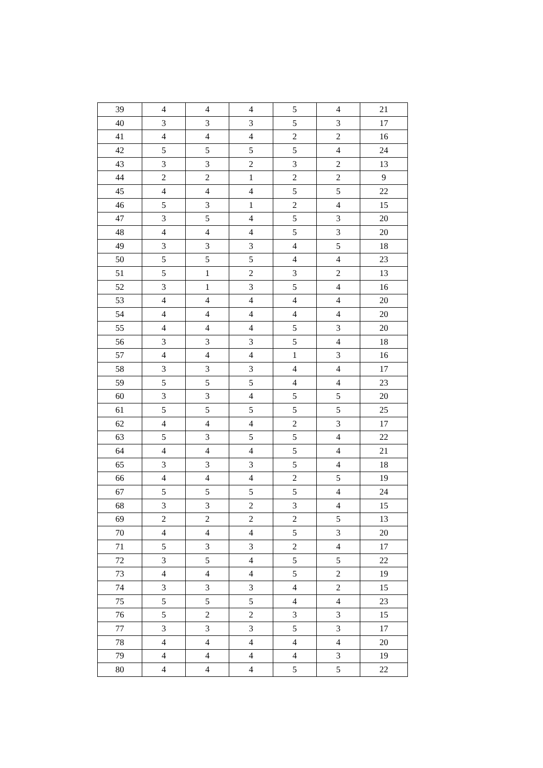| 39 | 4 | 4 | 4 | 5 | 4 | 21 |
| 40 | 3 | 3 | 3 | 5 | 3 | 17 |
| 41 | 4 | 4 | 4 | 2 | 2 | 16 |
| 42 | 5 | 5 | 5 | 5 | 4 | 24 |
| 43 | 3 | 3 | 2 | 3 | 2 | 13 |
| 44 | 2 | 2 | 1 | 2 | 2 | 9 |
| 45 | 4 | 4 | 4 | 5 | 5 | 22 |
| 46 | 5 | 3 | 1 | 2 | 4 | 15 |
| 47 | 3 | 5 | 4 | 5 | 3 | 20 |
| 48 | 4 | 4 | 4 | 5 | 3 | 20 |
| 49 | 3 | 3 | 3 | 4 | 5 | 18 |
| 50 | 5 | 5 | 5 | 4 | 4 | 23 |
| 51 | 5 | 1 | 2 | 3 | 2 | 13 |
| 52 | 3 | 1 | 3 | 5 | 4 | 16 |
| 53 | 4 | 4 | 4 | 4 | 4 | 20 |
| 54 | 4 | 4 | 4 | 4 | 4 | 20 |
| 55 | 4 | 4 | 4 | 5 | 3 | 20 |
| 56 | 3 | 3 | 3 | 5 | 4 | 18 |
| 57 | 4 | 4 | 4 | 1 | 3 | 16 |
| 58 | 3 | 3 | 3 | 4 | 4 | 17 |
| 59 | 5 | 5 | 5 | 4 | 4 | 23 |
| 60 | 3 | 3 | 4 | 5 | 5 | 20 |
| 61 | 5 | 5 | 5 | 5 | 5 | 25 |
| 62 | 4 | 4 | 4 | 2 | 3 | 17 |
| 63 | 5 | 3 | 5 | 5 | 4 | 22 |
| 64 | 4 | 4 | 4 | 5 | 4 | 21 |
| 65 | 3 | 3 | 3 | 5 | 4 | 18 |
| 66 | 4 | 4 | 4 | 2 | 5 | 19 |
| 67 | 5 | 5 | 5 | 5 | 4 | 24 |
| 68 | 3 | 3 | 2 | 3 | 4 | 15 |
| 69 | 2 | 2 | 2 | 2 | 5 | 13 |
| 70 | 4 | 4 | 4 | 5 | 3 | 20 |
| 71 | 5 | 3 | 3 | 2 | 4 | 17 |
| 72 | 3 | 5 | 4 | 5 | 5 | 22 |
| 73 | 4 | 4 | 4 | 5 | 2 | 19 |
| 74 | 3 | 3 | 3 | 4 | 2 | 15 |
| 75 | 5 | 5 | 5 | 4 | 4 | 23 |
| 76 | 5 | 2 | 2 | 3 | 3 | 15 |
| 77 | 3 | 3 | 3 | 5 | 3 | 17 |
| 78 | 4 | 4 | 4 | 4 | 4 | 20 |
| 79 | 4 | 4 | 4 | 4 | 3 | 19 |
| 80 | 4 | 4 | 4 | 5 | 5 | 22 |